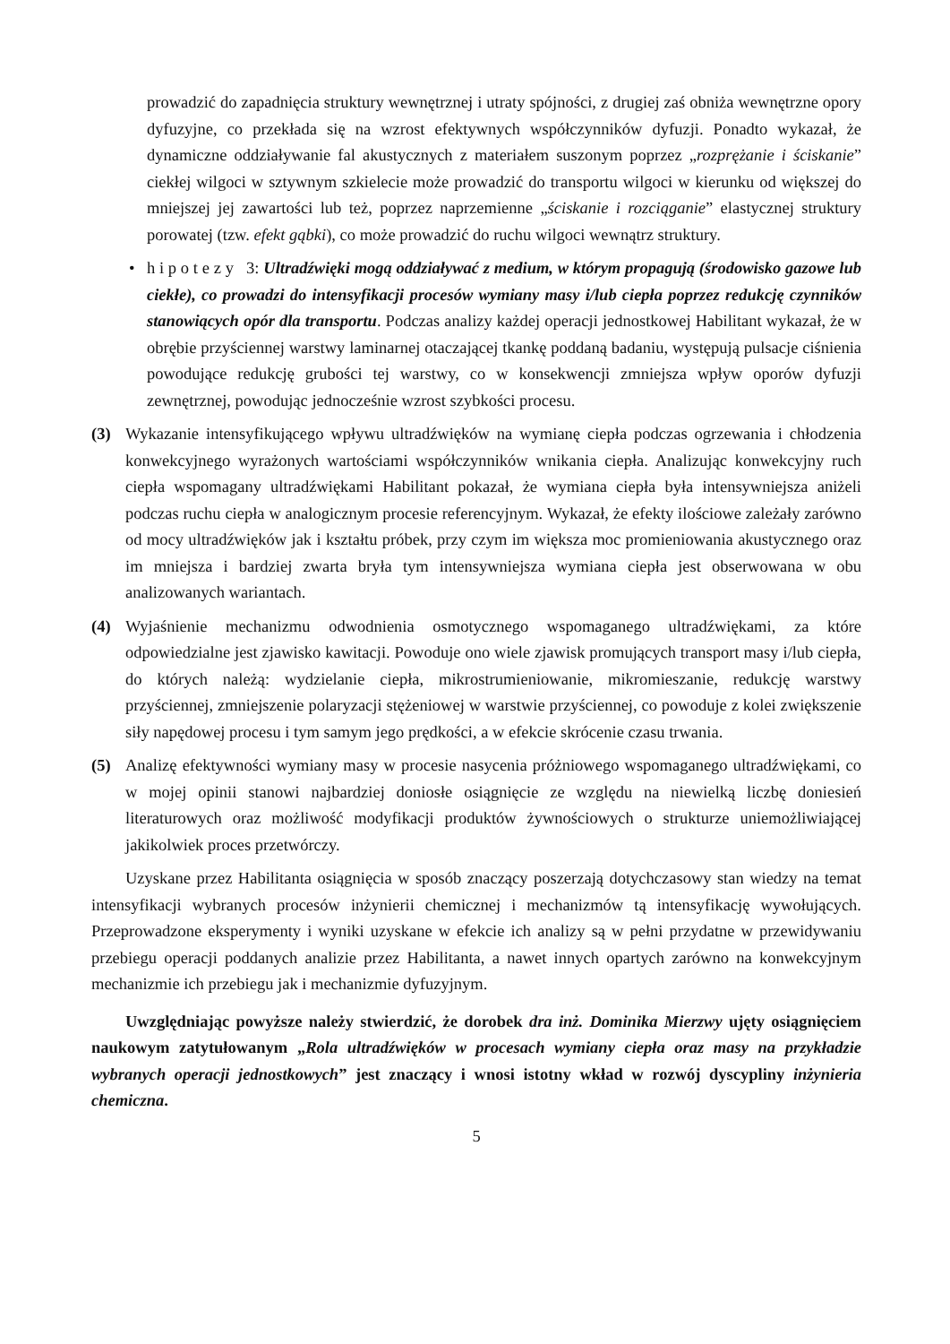prowadzić do zapadnięcia struktury wewnętrznej i utraty spójności, z drugiej zaś obniża wewnętrzne opory dyfuzyjne, co przekłada się na wzrost efektywnych współczynników dyfuzji. Ponadto wykazał, że dynamiczne oddziaływanie fal akustycznych z materiałem suszonym poprzez „rozprężanie i ściskanie” ciekłej wilgoci w sztywnym szkielecie może prowadzić do transportu wilgoci w kierunku od większej do mniejszej jej zawartości lub też, poprzez naprzemienne „ściskanie i rozciąganie” elastycznej struktury porowatej (tzw. efekt gąbki), co może prowadzić do ruchu wilgoci wewnątrz struktury.
• h i p o t e z y 3: Ultradźwięki mogą oddziaływać z medium, w którym propagują (środowisko gazowe lub ciekłe), co prowadzi do intensyfikacji procesów wymiany masy i/lub ciepła poprzez redukcję czynników stanowiących opór dla transportu. Podczas analizy każdej operacji jednostkowej Habilitant wykazał, że w obrębie przyściennej warstwy laminarnej otaczającej tkankę poddaną badaniu, występują pulsacje ciśnienia powodujące redukcję grubości tej warstwy, co w konsekwencji zmniejsza wpływ oporów dyfuzji zewnętrznej, powodując jednocześnie wzrost szybkości procesu.
(3) Wykazanie intensyfikującego wpływu ultradźwięków na wymianę ciepła podczas ogrzewania i chłodzenia konwekcyjnego wyrażonych wartościami współczynników wnikania ciepła. Analizując konwekcyjny ruch ciepła wspomagany ultradźwiękami Habilitant pokazał, że wymiana ciepła była intensywniejsza aniżeli podczas ruchu ciepła w analogicznym procesie referencyjnym. Wykazał, że efekty ilościowe zależały zarówno od mocy ultradźwięków jak i kształtu próbek, przy czym im większa moc promieniowania akustycznego oraz im mniejsza i bardziej zwarta bryła tym intensywniejsza wymiana ciepła jest obserwowana w obu analizowanych wariantach.
(4) Wyjaśnienie mechanizmu odwodnienia osmotycznego wspomaganego ultradźwiękami, za które odpowiedzialne jest zjawisko kawitacji. Powoduje ono wiele zjawisk promujących transport masy i/lub ciepła, do których należą: wydzielanie ciepła, mikrostrumieniowanie, mikromieszanie, redukcję warstwy przyściennej, zmniejszenie polaryzacji stężeniowej w warstwie przyściennej, co powoduje z kolei zwiększenie siły napędowej procesu i tym samym jego prędkości, a w efekcie skrócenie czasu trwania.
(5) Analizę efektywności wymiany masy w procesie nasycenia próżniowego wspomaganego ultradźwiękami, co w mojej opinii stanowi najbardziej doniosłe osiągnięcie ze względu na niewielką liczbę doniesień literaturowych oraz możliwość modyfikacji produktów żywnościowych o strukturze uniemożliwiającej jakikolwiek proces przetwórczy.
Uzyskane przez Habilitanta osiągnięcia w sposób znaczący poszerzają dotychczasowy stan wiedzy na temat intensyfikacji wybranych procesów inżynierii chemicznej i mechanizmów tą intensyfikację wywołujących. Przeprowadzone eksperymenty i wyniki uzyskane w efekcie ich analizy są w pełni przydatne w przewidywaniu przebiegu operacji poddanych analizie przez Habilitanta, a nawet innych opartych zarówno na konwekcyjnym mechanizmie ich przebiegu jak i mechanizmie dyfuzyjnym.
Uwzględniając powyższe należy stwierdzić, że dorobek dra inż. Dominika Mierzwy ujęty osiągnięciem naukowym zatytułowanym „Rola ultradźwięków w procesach wymiany ciepła oraz masy na przykładzie wybranych operacji jednostkowych” jest znaczący i wnosi istotny wkład w rozwój dyscypliny inżynieria chemiczna.
5